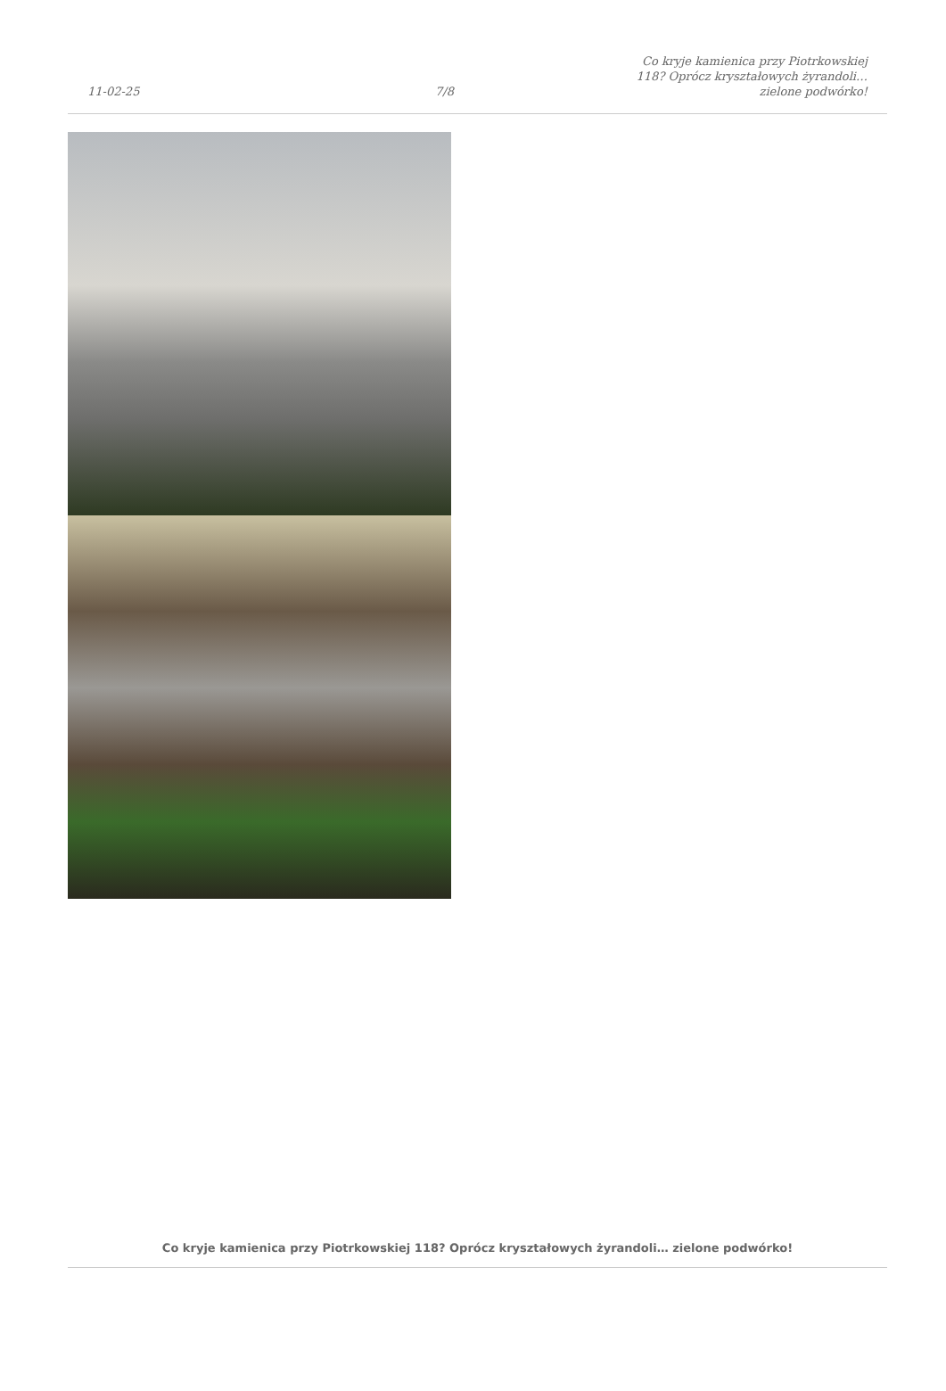11-02-25
7/8
Co kryje kamienica przy Piotrkowskiej 118? Oprócz kryształowych żyrandoli… zielone podwórko!
Co kryje kamienica przy Piotrkowskiej 118? Oprócz kryształowych żyrandoli… zielone podwórko!